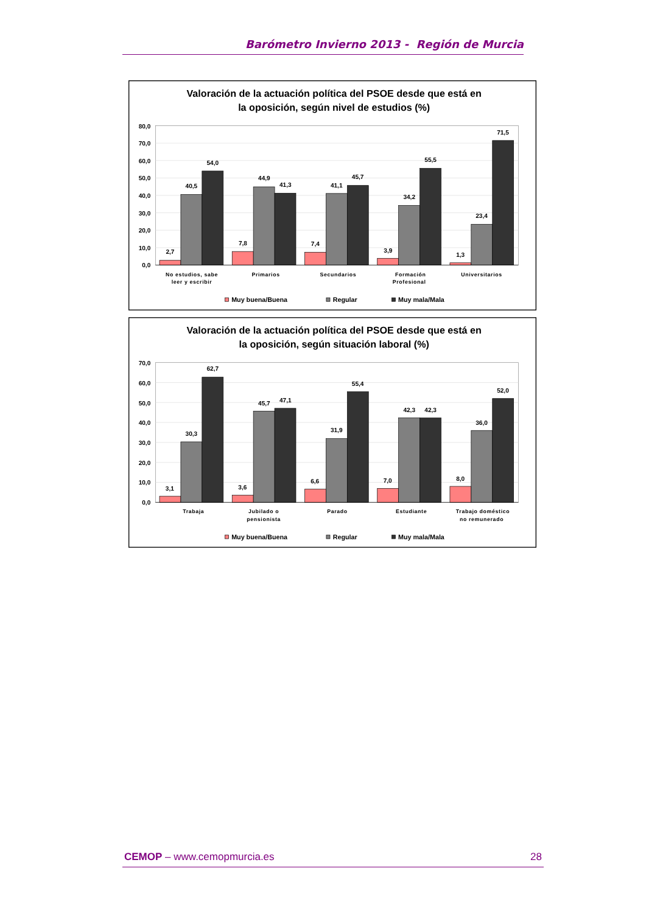Barómetro Invierno 2013 - Región de Murcia
Valoración de la actuación política del PSOE desde que está en
la oposición, según nivel de estudios (%)
80,0
70,0
60,0
50,0
40,0
30,0
20,0
10,0
0,0
2,7
40,5
54,0
7,8
44,9
41,3
7,4
41,1
45,7
3,9
34,2
55,5
1,3
23,4
71,5
No estudios, sabe
leer y escribir
Primarios
Secundarios
Formación
Profesional
Universitarios
Muy buena/Buena
Regular
Muy mala/Mala
Valoración de la actuación política del PSOE desde que está en
la oposición, según situación laboral (%)
70,0
60,0
50,0
40,0
30,0
20,0
10,0
0,0
3,1
30,3
62,7
3,6
45,7
47,1
6,6
31,9
55,4
7,0
42,3
42,3
8,0
36,0
52,0
Trabaja
Jubilado o
pensionista
Parado
Estudiante
Trabajo doméstico
no remunerado
Muy buena/Buena
Regular
Muy mala/Mala
CEMOP – www.cemopmurcia.es 28